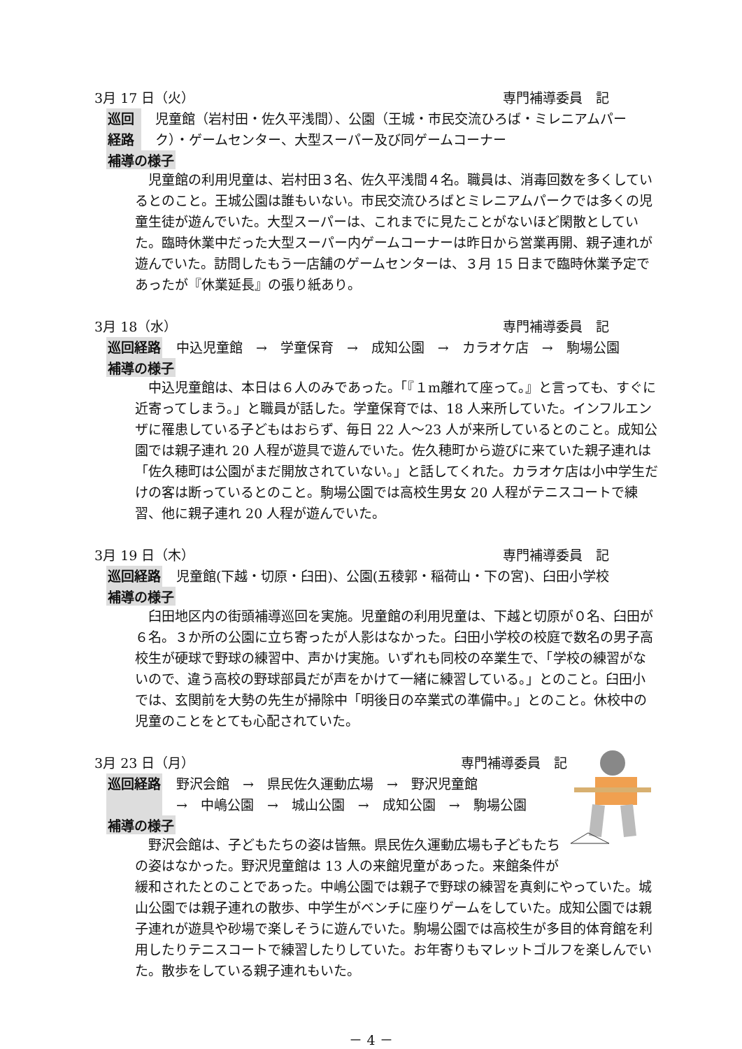3月 17 日（火） 専門補導委員　記
巡回経路 児童館（岩村田・佐久平浅間）、公園（王城・市民交流ひろば・ミレニアムパーク）・ゲームセンター、大型スーパー及び同ゲームコーナー
補導の様子
児童館の利用児童は、岩村田３名、佐久平浅間４名。職員は、消毒回数を多くしているとのこと。王城公園は誰もいない。市民交流ひろばとミレニアムパークでは多くの児童生徒が遊んでいた。大型スーパーは、これまでに見たことがないほど閑散としていた。臨時休業中だった大型スーパー内ゲームコーナーは昨日から営業再開、親子連れが遊んでいた。訪問したもう一店舗のゲームセンターは、３月 15 日まで臨時休業予定であったが『休業延長』の張り紙あり。
3月 18（水） 専門補導委員　記
巡回経路 中込児童館　→　学童保育　→　成知公園　→　カラオケ店　→　駒場公園
補導の様子
中込児童館は、本日は６人のみであった。「『１m離れて座って。』と言っても、すぐに近寄ってしまう。」と職員が話した。学童保育では、18 人来所していた。インフルエンザに罹患している子どもはおらず、毎日 22 人～23 人が来所しているとのこと。成知公園では親子連れ 20 人程が遊具で遊んでいた。佐久穂町から遊びに来ていた親子連れは「佐久穂町は公園がまだ開放されていない。」と話してくれた。カラオケ店は小中学生だけの客は断っているとのこと。駒場公園では高校生男女 20 人程がテニスコートで練習、他に親子連れ 20 人程が遊んでいた。
3月 19 日（木） 専門補導委員　記
巡回経路 児童館(下越・切原・臼田)、公園(五稜郭・稲荷山・下の宮)、臼田小学校
補導の様子
臼田地区内の街頭補導巡回を実施。児童館の利用児童は、下越と切原が０名、臼田が６名。３か所の公園に立ち寄ったが人影はなかった。臼田小学校の校庭で数名の男子高校生が硬球で野球の練習中、声かけ実施。いずれも同校の卒業生で、「学校の練習がないので、違う高校の野球部員だが声をかけて一緒に練習している。」とのこと。臼田小では、玄関前を大勢の先生が掃除中「明後日の卒業式の準備中。」とのこと。休校中の児童のことをとても心配されていた。
3月 23 日（月） 専門補導委員　記
巡回経路 野沢会館　→　県民佐久運動広場　→　野沢児童館
→　中嶋公園　→　城山公園　→　成知公園　→　駒場公園
補導の様子
野沢会館は、子どもたちの姿は皆無。県民佐久運動広場も子どもたちの姿はなかった。野沢児童館は 13 人の来館児童があった。来館条件が緩和されたとのことであった。中嶋公園では親子で野球の練習を真剣にやっていた。城山公園では親子連れの散歩、中学生がベンチに座りゲームをしていた。成知公園では親子連れが遊具や砂場で楽しそうに遊んでいた。駒場公園では高校生が多目的体育館を利用したりテニスコートで練習したりしていた。お年寄りもマレットゴルフを楽しんでいた。散歩をしている親子連れもいた。
－ 4 －